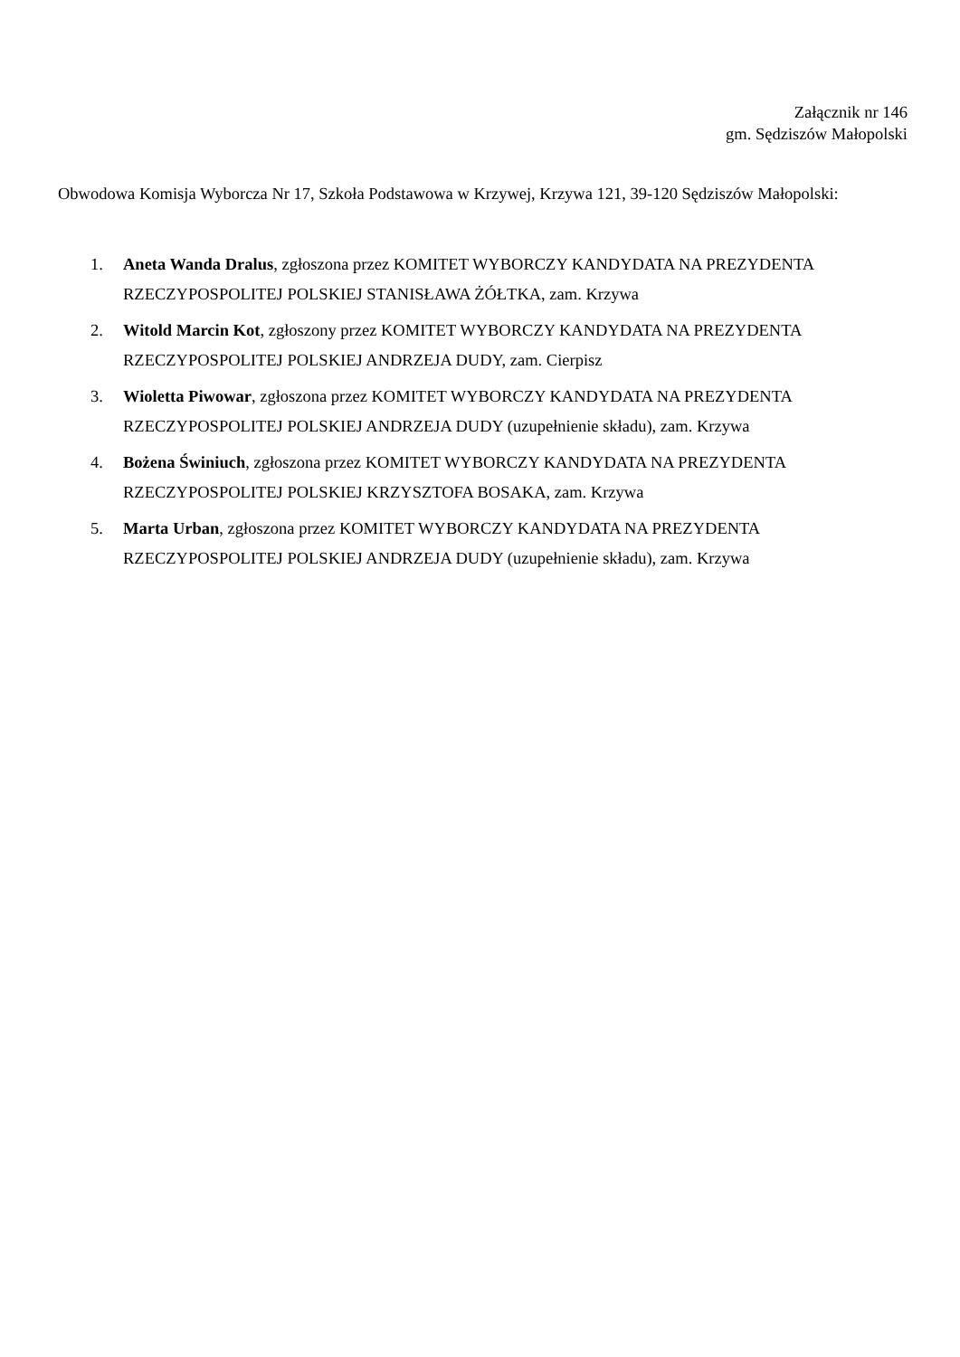Załącznik nr 146
gm. Sędziszów Małopolski
Obwodowa Komisja Wyborcza Nr 17, Szkoła Podstawowa w Krzywej, Krzywa 121, 39-120 Sędziszów Małopolski:
1. Aneta Wanda Dralus, zgłoszona przez KOMITET WYBORCZY KANDYDATA NA PREZYDENTA RZECZYPOSPOLITEJ POLSKIEJ STANISŁAWA ŻÓŁTKA, zam. Krzywa
2. Witold Marcin Kot, zgłoszony przez KOMITET WYBORCZY KANDYDATA NA PREZYDENTA RZECZYPOSPOLITEJ POLSKIEJ ANDRZEJA DUDY, zam. Cierpisz
3. Wioletta Piwowar, zgłoszona przez KOMITET WYBORCZY KANDYDATA NA PREZYDENTA RZECZYPOSPOLITEJ POLSKIEJ ANDRZEJA DUDY (uzupełnienie składu), zam. Krzywa
4. Bożena Świniuch, zgłoszona przez KOMITET WYBORCZY KANDYDATA NA PREZYDENTA RZECZYPOSPOLITEJ POLSKIEJ KRZYSZTOFA BOSAKA, zam. Krzywa
5. Marta Urban, zgłoszona przez KOMITET WYBORCZY KANDYDATA NA PREZYDENTA RZECZYPOSPOLITEJ POLSKIEJ ANDRZEJA DUDY (uzupełnienie składu), zam. Krzywa